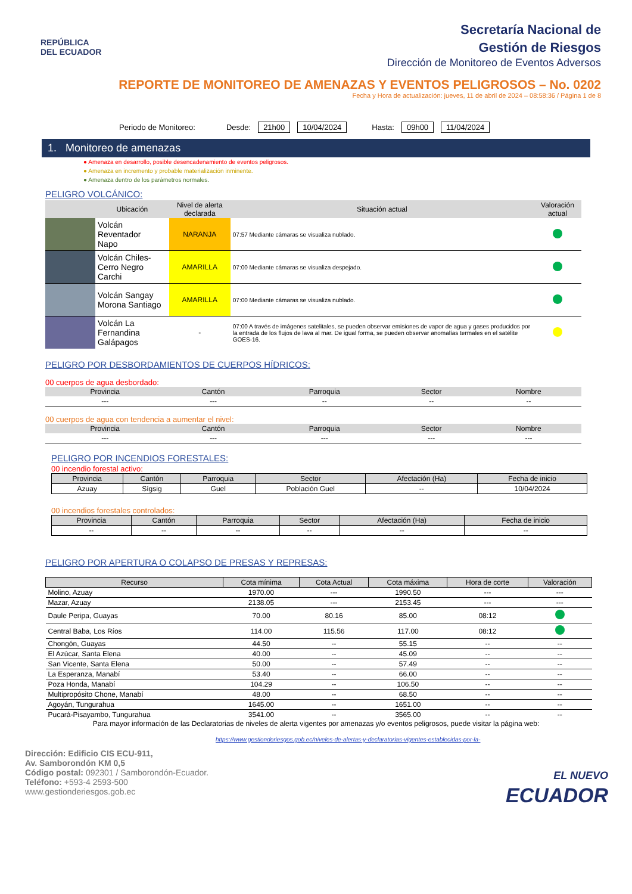REPÚBLICA
DEL ECUADOR
Secretaría Nacional de
Gestión de Riesgos
Dirección de Monitoreo de Eventos Adversos
REPORTE DE MONITOREO DE AMENAZAS Y EVENTOS PELIGROSOS – No. 0202
Fecha y Hora de actualización: jueves, 11 de abril de 2024 – 08:58:36 / Página 1 de 8
Periodo de Monitoreo: Desde: 21h00 10/04/2024 Hasta: 09h00 11/04/2024
1. Monitoreo de amenazas
● Amenaza en desarrollo, posible desencadenamiento de eventos peligrosos.
● Amenaza en incremento y probable materialización inminente.
● Amenaza dentro de los parámetros normales.
PELIGRO VOLCÁNICO:
| | Ubicación | Nivel de alerta declarada | Situación actual | Valoración actual |
| --- | --- | --- | --- | --- |
| | Volcán Reventador Napo | NARANJA | 07:57 Mediante cámaras se visualiza nublado. | |
| | Volcán Chiles-Cerro Negro Carchi | AMARILLA | 07:00 Mediante cámaras se visualiza despejado. | |
| | Volcán Sangay Morona Santiago | AMARILLA | 07:00 Mediante cámaras se visualiza nublado. | |
| | Volcán La Fernandina Galápagos | - | 07:00 A través de imágenes satelitales, se pueden observar emisiones de vapor de agua y gases producidos por la entrada de los flujos de lava al mar. De igual forma, se pueden observar anomalías termales en el satélite GOES-16. | |
PELIGRO POR DESBORDAMIENTOS DE CUERPOS HÍDRICOS:
00 cuerpos de agua desbordado:
| Provincia | Cantón | Parroquia | Sector | Nombre |
| --- | --- | --- | --- | --- |
| --- | --- | -- | -- | -- |
00 cuerpos de agua con tendencia a aumentar el nivel:
| Provincia | Cantón | Parroquia | Sector | Nombre |
| --- | --- | --- | --- | --- |
| --- | --- | --- | --- | --- |
PELIGRO POR INCENDIOS FORESTALES:
00 incendio forestal activo:
| Provincia | Cantón | Parroquia | Sector | Afectación (Ha) | Fecha de inicio |
| --- | --- | --- | --- | --- | --- |
| Azuay | Sígsig | Guel | Población Guel | -- | 10/04/2024 |
00 incendios forestales controlados:
| Provincia | Cantón | Parroquia | Sector | Afectación (Ha) | Fecha de inicio |
| --- | --- | --- | --- | --- | --- |
| -- | -- | -- | -- | -- | -- |
PELIGRO POR APERTURA O COLAPSO DE PRESAS Y REPRESAS:
| Recurso | Cota mínima | Cota Actual | Cota máxima | Hora de corte | Valoración |
| --- | --- | --- | --- | --- | --- |
| Molino, Azuay | 1970.00 | --- | 1990.50 | --- | --- |
| Mazar, Azuay | 2138.05 | --- | 2153.45 | --- | --- |
| Daule Peripa, Guayas | 70.00 | 80.16 | 85.00 | 08:12 | |
| Central Baba, Los Ríos | 114.00 | 115.56 | 117.00 | 08:12 | |
| Chongón, Guayas | 44.50 | -- | 55.15 | -- | -- |
| El Azúcar, Santa Elena | 40.00 | -- | 45.09 | -- | -- |
| San Vicente, Santa Elena | 50.00 | -- | 57.49 | -- | -- |
| La Esperanza, Manabí | 53.40 | -- | 66.00 | -- | -- |
| Poza Honda, Manabí | 104.29 | -- | 106.50 | -- | -- |
| Multipropósito Chone, Manabí | 48.00 | -- | 68.50 | -- | -- |
| Agoyán, Tungurahua | 1645.00 | -- | 1651.00 | -- | -- |
| Pucará-Pisayambo, Tungurahua | 3541.00 | -- | 3565.00 | -- | -- |
Para mayor información de las Declaratorias de niveles de alerta vigentes por amenazas y/o eventos peligrosos, puede visitar la página web:
https://www.gestionderiesgos.gob.ec/niveles-de-alertas-y-declaratorias-vigentes-establecidas-por-la-
Dirección: Edificio CIS ECU-911,
Av. Samborondón KM 0,5
Código postal: 092301 / Samborondón-Ecuador.
Teléfono: +593-4 2593-500
www.gestionderiesgos.gob.ec
EL NUEVO
ECUADOR